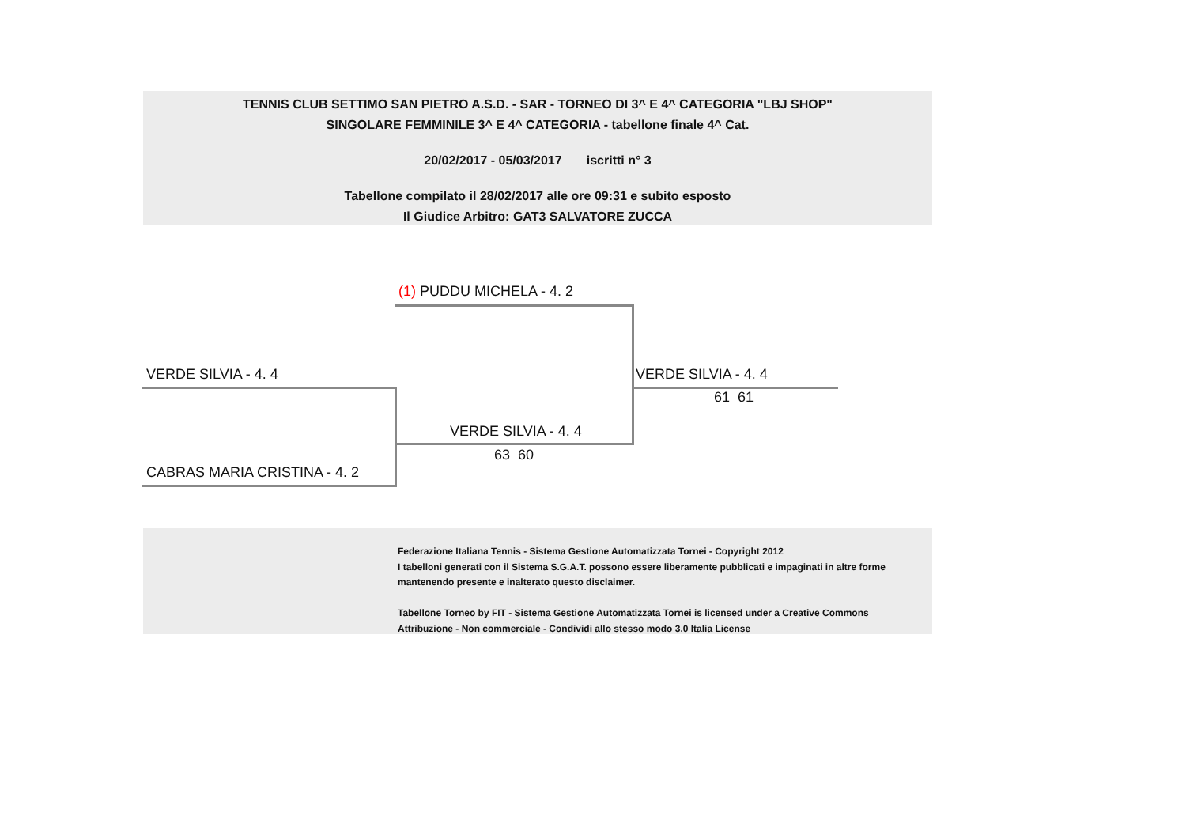TENNIS CLUB SETTIMO SAN PIETRO A.S.D. - SAR - TORNEO DI 3^ E 4^ CATEGORIA "LBJ SHOP"
SINGOLARE FEMMINILE 3^ E 4^ CATEGORIA - tabellone finale 4^ Cat.
20/02/2017 - 05/03/2017 iscritti n° 3
Tabellone compilato il 28/02/2017 alle ore 09:31 e subito esposto
Il Giudice Arbitro: GAT3 SALVATORE ZUCCA
(1) PUDDU MICHELA - 4. 2
VERDE SILVIA - 4. 4 VERDE SILVIA - 4. 4
61 61
VERDE SILVIA - 4. 4
63 60
CABRAS MARIA CRISTINA - 4. 2
Federazione Italiana Tennis - Sistema Gestione Automatizzata Tornei - Copyright 2012
I tabelloni generati con il Sistema S.G.A.T. possono essere liberamente pubblicati e impaginati in altre forme
mantenendo presente e inalterato questo disclaimer.
Tabellone Torneo by FIT - Sistema Gestione Automatizzata Tornei is licensed under a Creative Commons
Attribuzione - Non commerciale - Condividi allo stesso modo 3.0 Italia License